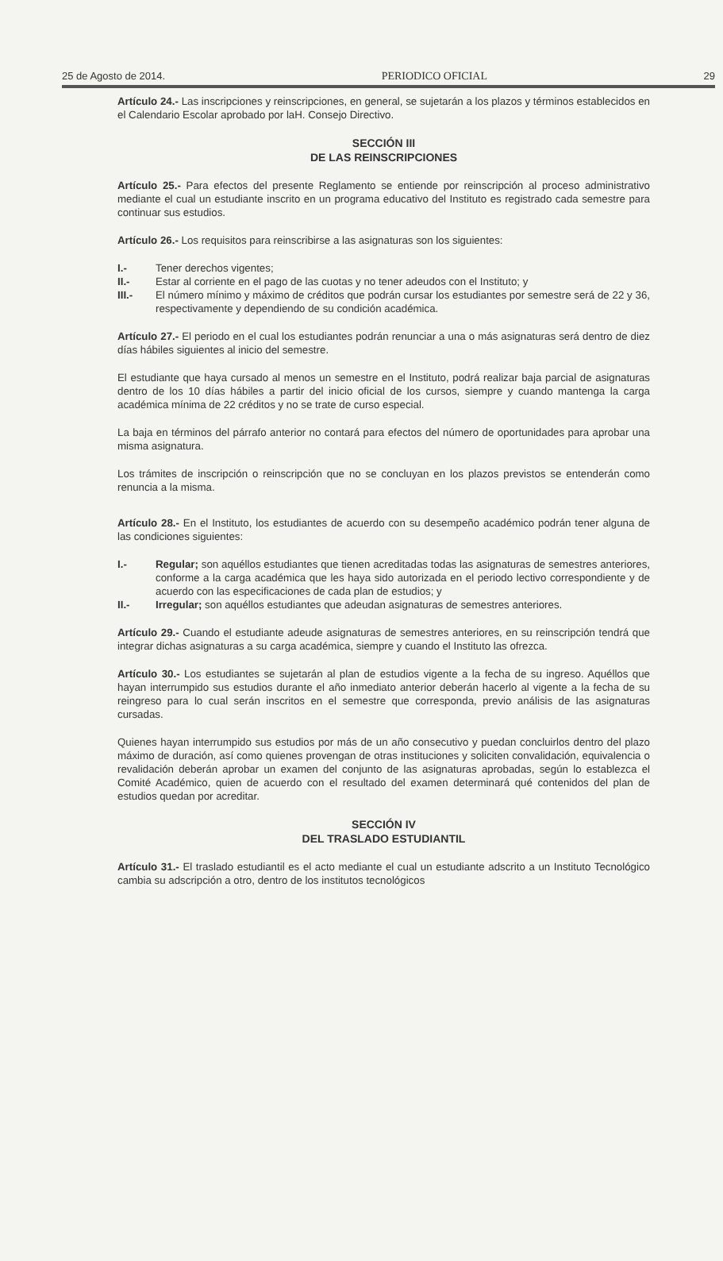25 de Agosto de 2014. PERIODICO OFICIAL 29
Artículo 24.- Las inscripciones y reinscripciones, en general, se sujetarán a los plazos y términos establecidos en el Calendario Escolar aprobado por laH. Consejo Directivo.
SECCIÓN III
DE LAS REINSCRIPCIONES
Artículo 25.- Para efectos del presente Reglamento se entiende por reinscripción al proceso administrativo mediante el cual un estudiante inscrito en un programa educativo del Instituto es registrado cada semestre para continuar sus estudios.
Artículo 26.- Los requisitos para reinscribirse a las asignaturas son los siguientes:
I.- Tener derechos vigentes;
II.- Estar al corriente en el pago de las cuotas y no tener adeudos con el Instituto; y
III.- El número mínimo y máximo de créditos que podrán cursar los estudiantes por semestre será de 22 y 36, respectivamente y dependiendo de su condición académica.
Artículo 27.- El periodo en el cual los estudiantes podrán renunciar a una o más asignaturas será dentro de diez días hábiles siguientes al inicio del semestre.
El estudiante que haya cursado al menos un semestre en el Instituto, podrá realizar baja parcial de asignaturas dentro de los 10 días hábiles a partir del inicio oficial de los cursos, siempre y cuando mantenga la carga académica mínima de 22 créditos y no se trate de curso especial.
La baja en términos del párrafo anterior no contará para efectos del número de oportunidades para aprobar una misma asignatura.
Los trámites de inscripción o reinscripción que no se concluyan en los plazos previstos se entenderán como renuncia a la misma.
Artículo 28.- En el Instituto, los estudiantes de acuerdo con su desempeño académico podrán tener alguna de las condiciones siguientes:
I.- Regular; son aquéllos estudiantes que tienen acreditadas todas las asignaturas de semestres anteriores, conforme a la carga académica que les haya sido autorizada en el periodo lectivo correspondiente y de acuerdo con las especificaciones de cada plan de estudios; y
II.- Irregular; son aquéllos estudiantes que adeudan asignaturas de semestres anteriores.
Artículo 29.- Cuando el estudiante adeude asignaturas de semestres anteriores, en su reinscripción tendrá que integrar dichas asignaturas a su carga académica, siempre y cuando el Instituto las ofrezca.
Artículo 30.- Los estudiantes se sujetarán al plan de estudios vigente a la fecha de su ingreso. Aquéllos que hayan interrumpido sus estudios durante el año inmediato anterior deberán hacerlo al vigente a la fecha de su reingreso para lo cual serán inscritos en el semestre que corresponda, previo análisis de las asignaturas cursadas.
Quienes hayan interrumpido sus estudios por más de un año consecutivo y puedan concluirlos dentro del plazo máximo de duración, así como quienes provengan de otras instituciones y soliciten convalidación, equivalencia o revalidación deberán aprobar un examen del conjunto de las asignaturas aprobadas, según lo establezca el Comité Académico, quien de acuerdo con el resultado del examen determinará qué contenidos del plan de estudios quedan por acreditar.
SECCIÓN IV
DEL TRASLADO ESTUDIANTIL
Artículo 31.- El traslado estudiantil es el acto mediante el cual un estudiante adscrito a un Instituto Tecnológico cambia su adscripción a otro, dentro de los institutos tecnológicos